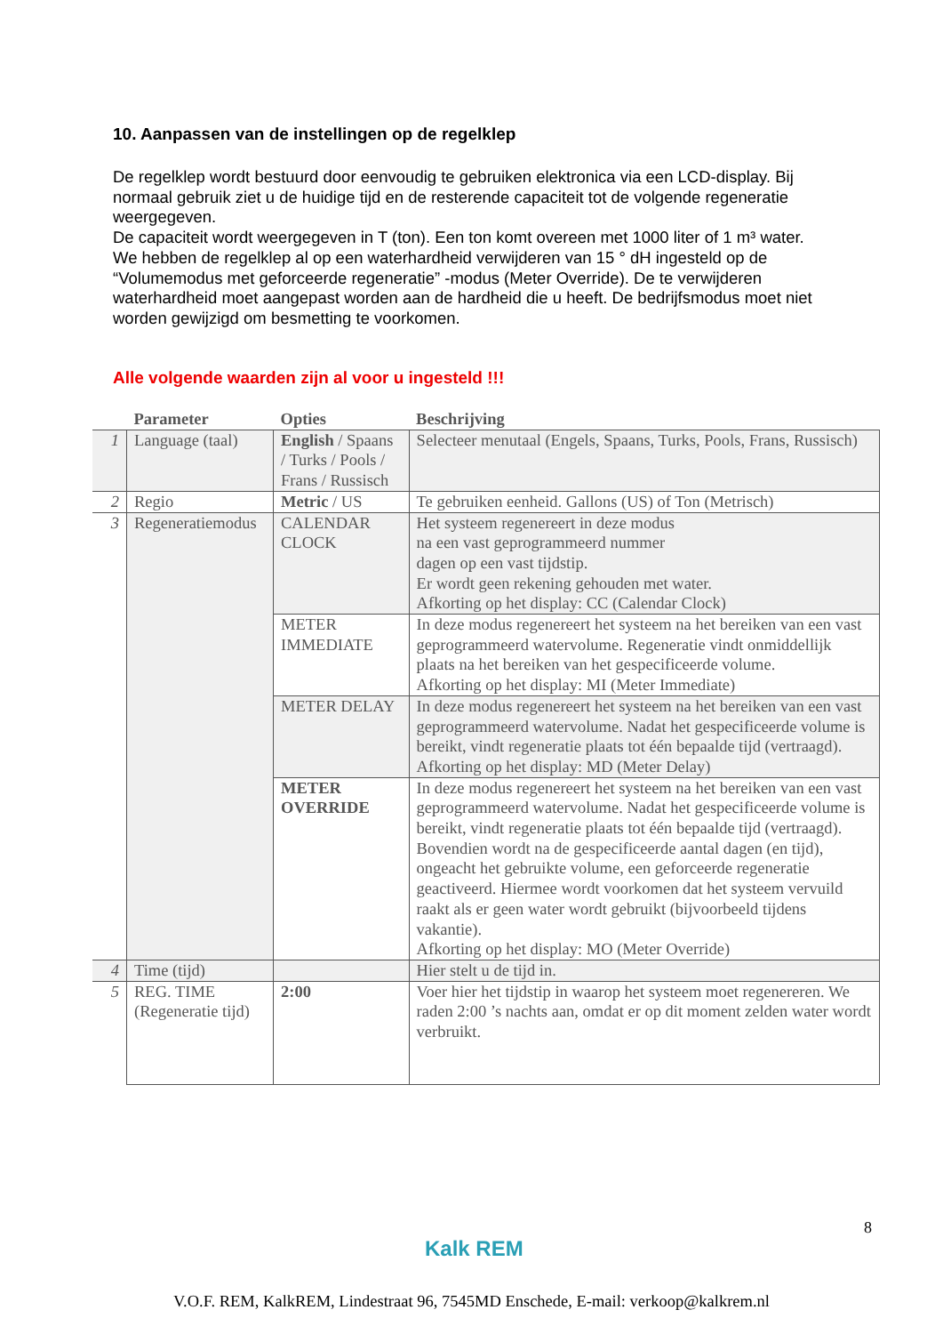10. Aanpassen van de instellingen op de regelklep
De regelklep wordt bestuurd door eenvoudig te gebruiken elektronica via een LCD-display. Bij normaal gebruik ziet u de huidige tijd en de resterende capaciteit tot de volgende regeneratie weergegeven.
De capaciteit wordt weergegeven in T (ton). Een ton komt overeen met 1000 liter of 1 m³ water.
We hebben de regelklep al op een waterhardheid verwijderen van 15 ° dH ingesteld op de “Volumemodus met geforceerde regeneratie” -modus (Meter Override). De te verwijderen waterhardheid moet aangepast worden aan de hardheid die u heeft. De bedrijfsmodus moet niet worden gewijzigd om besmetting te voorkomen.
Alle volgende waarden zijn al voor u ingesteld !!!
| | Parameter | Opties | Beschrijving |
| --- | --- | --- | --- |
| 1 | Language (taal) | English / Spaans / Turks / Pools / Frans / Russisch | Selecteer menutaal (Engels, Spaans, Turks, Pools, Frans, Russisch) |
| 2 | Regio | Metric / US | Te gebruiken eenheid. Gallons (US) of Ton (Metrisch) |
| 3 | Regeneratiemodus | CALENDAR CLOCK | Het systeem regenereert in deze modus na een vast geprogrammeerd nummer dagen op een vast tijdstip. Er wordt geen rekening gehouden met water. Afkorting op het display: CC (Calendar Clock) |
| | | METER IMMEDIATE | In deze modus regenereert het systeem na het bereiken van een vast geprogrammeerd watervolume. Regeneratie vindt onmiddellijk plaats na het bereiken van het gespecificeerde volume. Afkorting op het display: MI (Meter Immediate) |
| | | METER DELAY | In deze modus regenereert het systeem na het bereiken van een vast geprogrammeerd watervolume. Nadat het gespecificeerde volume is bereikt, vindt regeneratie plaats tot één bepaalde tijd (vertraagd). Afkorting op het display: MD (Meter Delay) |
| | | METER OVERRIDE | In deze modus regenereert het systeem na het bereiken van een vast geprogrammeerd watervolume. Nadat het gespecificeerde volume is bereikt, vindt regeneratie plaats tot één bepaalde tijd (vertraagd). Bovendien wordt na de gespecificeerde aantal dagen (en tijd), ongeacht het gebruikte volume, een geforceerde regeneratie geactiveerd. Hiermee wordt voorkomen dat het systeem vervuild raakt als er geen water wordt gebruikt (bijvoorbeeld tijdens vakantie). Afkorting op het display: MO (Meter Override) |
| 4 | Time (tijd) | | Hier stelt u de tijd in. |
| 5 | REG. TIME (Regeneratie tijd) | 2:00 | Voer hier het tijdstip in waarop het systeem moet regenereren. We raden 2:00 ’s nachts aan, omdat er op dit moment zelden water wordt verbruikt. |
8
Kalk REM
V.O.F. REM, KalkREM, Lindestraat 96, 7545MD Enschede, E-mail: verkoop@kalkrem.nl